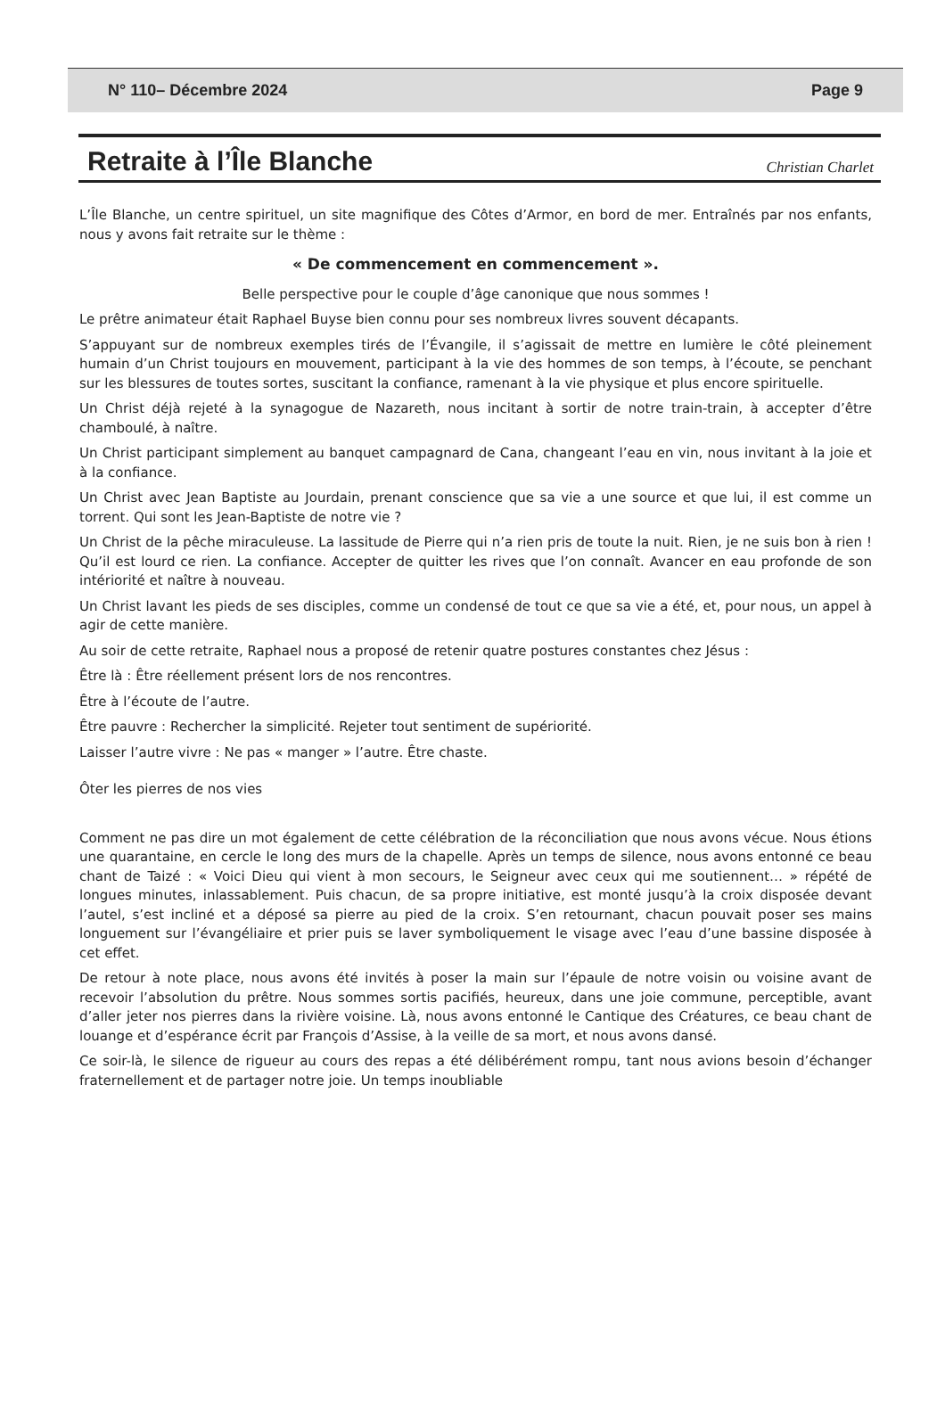N° 110– Décembre 2024 Page 9
Retraite à l’Île Blanche
Christian Charlet
L’Île Blanche, un centre spirituel, un site magnifique des Côtes d’Armor, en bord de mer. Entraînés par nos enfants, nous y avons fait retraite sur le thème :
« De commencement en commencement ».
Belle perspective pour le couple d’âge canonique que nous sommes !
Le prêtre animateur était Raphael Buyse bien connu pour ses nombreux livres souvent décapants.
S’appuyant sur de nombreux exemples tirés de l’Évangile, il s’agissait de mettre en lumière le côté pleinement humain d’un Christ toujours en mouvement, participant à la vie des hommes de son temps, à l’écoute, se penchant sur les blessures de toutes sortes, suscitant la confiance, ramenant à la vie physique et plus encore spirituelle.
Un Christ déjà rejeté à la synagogue de Nazareth, nous incitant à sortir de notre train-train, à accepter d’être chamboulé, à naître.
Un Christ participant simplement au banquet campagnard de Cana, changeant l’eau en vin, nous invitant à la joie et à la confiance.
Un Christ avec Jean Baptiste au Jourdain, prenant conscience que sa vie a une source et que lui, il est comme un torrent. Qui sont les Jean-Baptiste de notre vie ?
Un Christ de la pêche miraculeuse. La lassitude de Pierre qui n’a rien pris de toute la nuit. Rien, je ne suis bon à rien ! Qu’il est lourd ce rien. La confiance. Accepter de quitter les rives que l’on connaît. Avancer en eau profonde de son intériorité et naître à nouveau.
Un Christ lavant les pieds de ses disciples, comme un condensé de tout ce que sa vie a été, et, pour nous, un appel à agir de cette manière.
Au soir de cette retraite, Raphael nous a proposé de retenir quatre postures constantes chez Jésus :
Être là : Être réellement présent lors de nos rencontres.
Être à l’écoute de l’autre.
Être pauvre : Rechercher la simplicité. Rejeter tout sentiment de supériorité.
Laisser l’autre vivre : Ne pas « manger » l’autre. Être chaste.
Ôter les pierres de nos vies
Comment ne pas dire un mot également de cette célébration de la réconciliation que nous avons vécue. Nous étions une quarantaine, en cercle le long des murs de la chapelle. Après un temps de silence, nous avons entonné ce beau chant de Taizé : « Voici Dieu qui vient à mon secours, le Seigneur avec ceux qui me soutiennent… » répété de longues minutes, inlassablement. Puis chacun, de sa propre initiative, est monté jusqu’à la croix disposée devant l’autel, s’est incliné et a déposé sa pierre au pied de la croix. S’en retournant, chacun pouvait poser ses mains longuement sur l’évangéliaire et prier puis se laver symboliquement le visage avec l’eau d’une bassine disposée à cet effet.
De retour à note place, nous avons été invités à poser la main sur l’épaule de notre voisin ou voisine avant de recevoir l’absolution du prêtre. Nous sommes sortis pacifiés, heureux, dans une joie commune, perceptible, avant d’aller jeter nos pierres dans la rivière voisine. Là, nous avons entonné le Cantique des Créatures, ce beau chant de louange et d’espérance écrit par François d’Assise, à la veille de sa mort, et nous avons dansé.
Ce soir-là, le silence de rigueur au cours des repas a été délibérément rompu, tant nous avions besoin d’échanger fraternellement et de partager notre joie. Un temps inoubliable